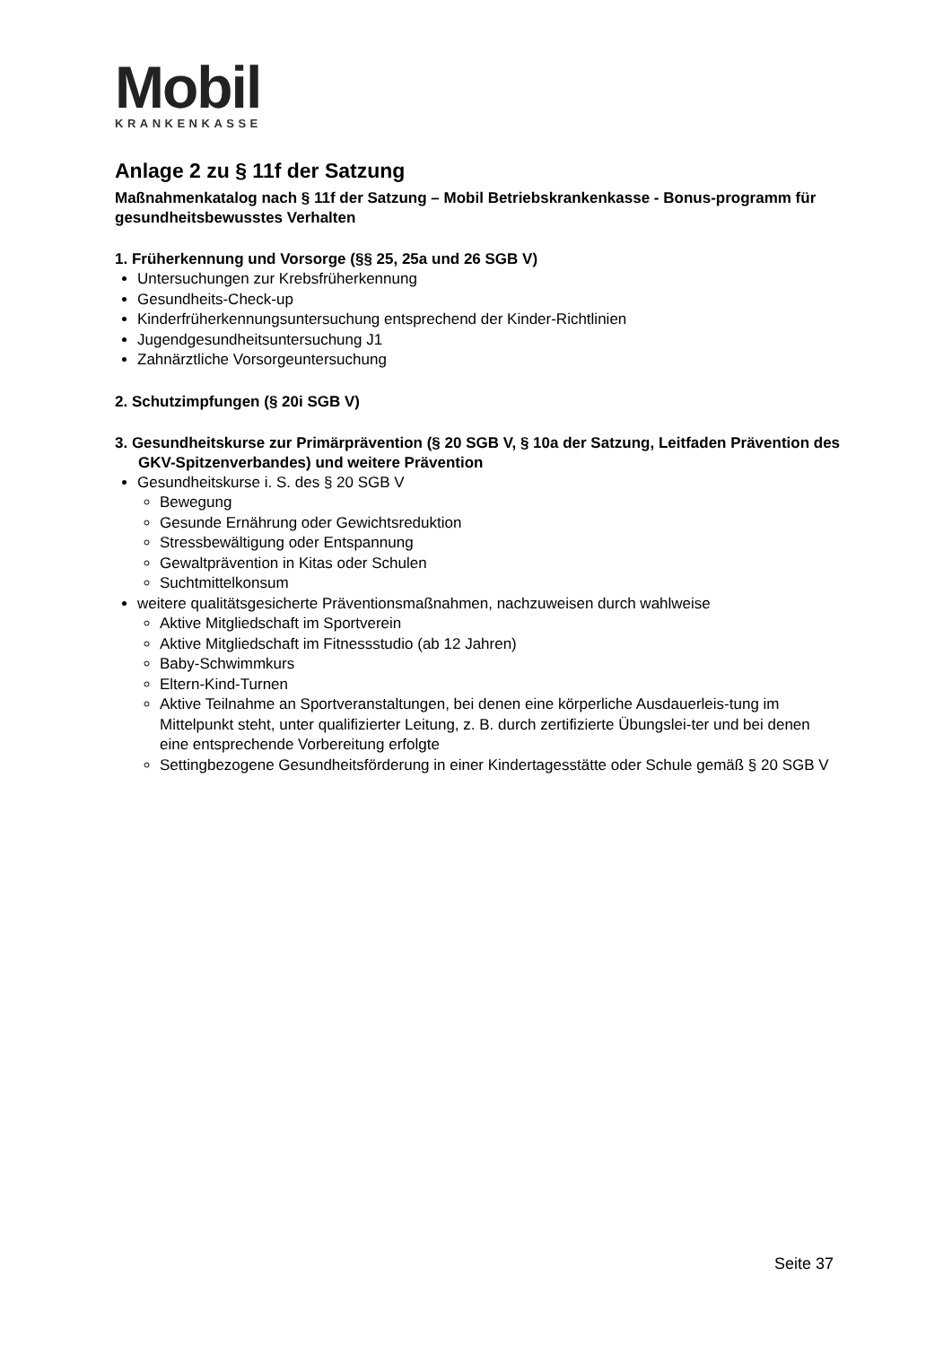Mobil
KRANKENKASSE
Anlage 2 zu § 11f der Satzung
Maßnahmenkatalog nach § 11f der Satzung – Mobil Betriebskrankenkasse - Bonus-programm für gesundheitsbewusstes Verhalten
1. Früherkennung und Vorsorge (§§ 25, 25a und 26 SGB V)
Untersuchungen zur Krebsfrüherkennung
Gesundheits-Check-up
Kinderfrüherkennungsuntersuchung entsprechend der Kinder-Richtlinien
Jugendgesundheitsuntersuchung J1
Zahnärztliche Vorsorgeuntersuchung
2. Schutzimpfungen (§ 20i SGB V)
3. Gesundheitskurse zur Primärprävention (§ 20 SGB V, § 10a der Satzung, Leitfaden Prävention des GKV-Spitzenverbandes) und weitere Prävention
Gesundheitskurse i. S. des § 20 SGB V
Bewegung
Gesunde Ernährung oder Gewichtsreduktion
Stressbewältigung oder Entspannung
Gewaltprävention in Kitas oder Schulen
Suchtmittelkonsum
weitere qualitätsgesicherte Präventionsmaßnahmen, nachzuweisen durch wahlweise
Aktive Mitgliedschaft im Sportverein
Aktive Mitgliedschaft im Fitnessstudio (ab 12 Jahren)
Baby-Schwimmkurs
Eltern-Kind-Turnen
Aktive Teilnahme an Sportveranstaltungen, bei denen eine körperliche Ausdauerleis-tung im Mittelpunkt steht, unter qualifizierter Leitung, z. B. durch zertifizierte Übungslei-ter und bei denen eine entsprechende Vorbereitung erfolgte
Settingbezogene Gesundheitsförderung in einer Kindertagesstätte oder Schule gemäß § 20 SGB V
Seite 37